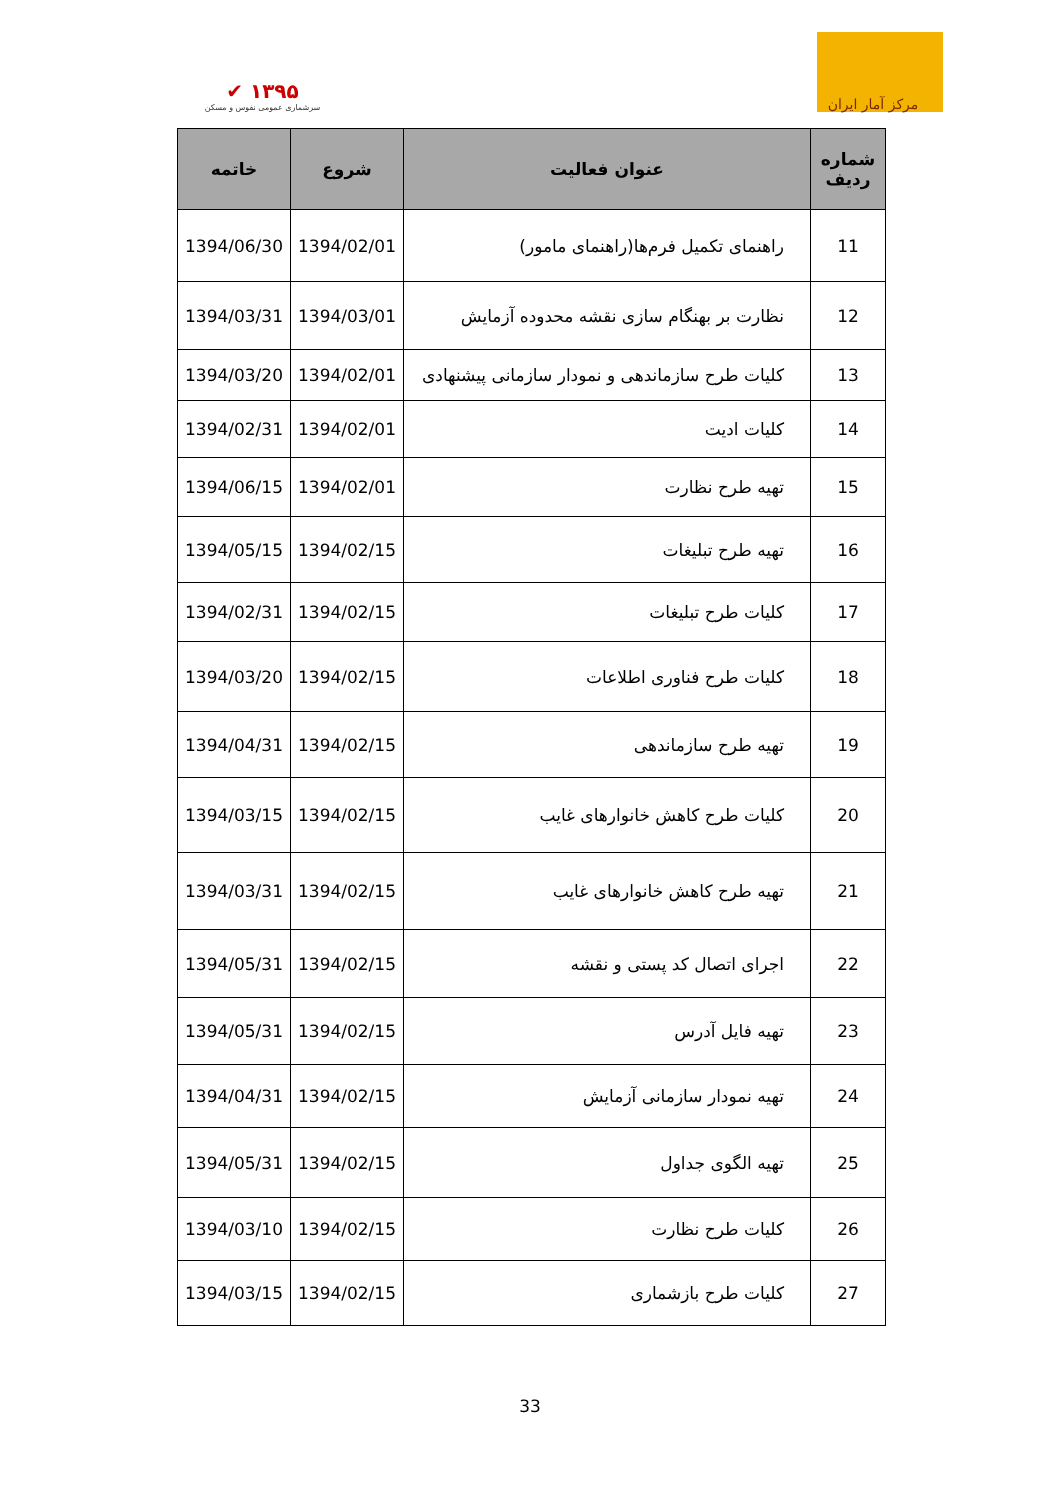✔ ۱۳۹۵
سرشماری عمومی نفوس و مسکن
مرکز آمار ایران
| شماره ردیف | عنوان فعالیت | شروع | خاتمه |
| --- | --- | --- | --- |
| 11 | راهنمای تکمیل فرم‌ها(راهنمای مامور) | 1394/02/01 | 1394/06/30 |
| 12 | نظارت بر بهنگام سازی نقشه محدوده آزمایش | 1394/03/01 | 1394/03/31 |
| 13 | کلیات طرح سازماندهی و نمودار سازمانی پیشنهادی | 1394/02/01 | 1394/03/20 |
| 14 | کلیات ادیت | 1394/02/01 | 1394/02/31 |
| 15 | تهیه طرح نظارت | 1394/02/01 | 1394/06/15 |
| 16 | تهیه طرح تبلیغات | 1394/02/15 | 1394/05/15 |
| 17 | کلیات طرح تبلیغات | 1394/02/15 | 1394/02/31 |
| 18 | کلیات طرح فناوری اطلاعات | 1394/02/15 | 1394/03/20 |
| 19 | تهیه طرح سازماندهی | 1394/02/15 | 1394/04/31 |
| 20 | کلیات طرح کاهش خانوارهای غایب | 1394/02/15 | 1394/03/15 |
| 21 | تهیه طرح کاهش خانوارهای غایب | 1394/02/15 | 1394/03/31 |
| 22 | اجرای اتصال کد پستی و نقشه | 1394/02/15 | 1394/05/31 |
| 23 | تهیه فایل آدرس | 1394/02/15 | 1394/05/31 |
| 24 | تهیه نمودار سازمانی آزمایش | 1394/02/15 | 1394/04/31 |
| 25 | تهیه الگوی جداول | 1394/02/15 | 1394/05/31 |
| 26 | کلیات طرح نظارت | 1394/02/15 | 1394/03/10 |
| 27 | کلیات طرح بازشماری | 1394/02/15 | 1394/03/15 |
33